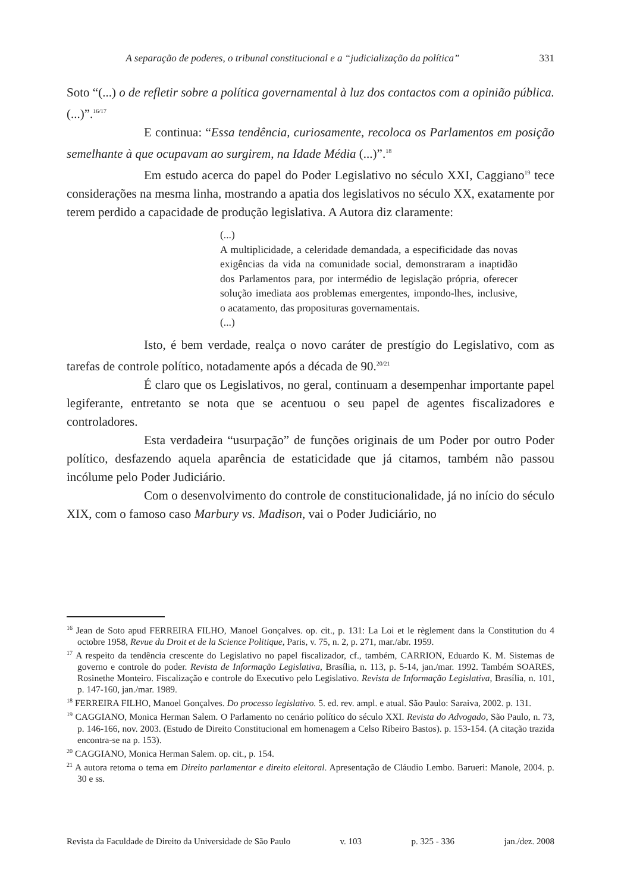A separação de poderes, o tribunal constitucional e a “judicialização da política” 331
Soto “(...) o de refletir sobre a política governamental à luz dos contactos com a opinião pública. (...)”.<sup>16/17</sup>
E continua: “Essa tendência, curiosamente, recoloca os Parlamentos em posição semelhante à que ocupavam ao surgirem, na Idade Média (...)”.<sup>18</sup>
Em estudo acerca do papel do Poder Legislativo no século XXI, Caggiano<sup>19</sup> tece considerações na mesma linha, mostrando a apatia dos legislativos no século XX, exatamente por terem perdido a capacidade de produção legislativa. A Autora diz claramente:
(...)
A multiplicidade, a celeridade demandada, a especificidade das novas exigências da vida na comunidade social, demonstraram a inaptidão dos Parlamentos para, por intermédio de legislação própria, oferecer solução imediata aos problemas emergentes, impondo-lhes, inclusive, o acatamento, das proposituras governamentais.
(...)
Isto, é bem verdade, realça o novo caráter de prestígio do Legislativo, com as tarefas de controle político, notadamente após a década de 90.<sup>20/21</sup>
É claro que os Legislativos, no geral, continuam a desempenhar importante papel legiferante, entretanto se nota que se acentuou o seu papel de agentes fiscalizadores e controladores.
Esta verdadeira “usurpação” de funções originais de um Poder por outro Poder político, desfazendo aquela aparência de estaticidade que já citamos, também não passou incólume pelo Poder Judiciário.
Com o desenvolvimento do controle de constitucionalidade, já no início do século XIX, com o famoso caso Marbury vs. Madison, vai o Poder Judiciário, no
<sup>16</sup> Jean de Soto apud FERREIRA FILHO, Manoel Gonçalves. op. cit., p. 131: La Loi et le règlement dans la Constitution du 4 octobre 1958, Revue du Droit et de la Science Politique, Paris, v. 75, n. 2, p. 271, mar./abr. 1959.
<sup>17</sup> A respeito da tendência crescente do Legislativo no papel fiscalizador, cf., também, CARRION, Eduardo K. M. Sistemas de governo e controle do poder. Revista de Informação Legislativa, Brasília, n. 113, p. 5-14, jan./mar. 1992. Também SOARES, Rosinethe Monteiro. Fiscalização e controle do Executivo pelo Legislativo. Revista de Informação Legislativa, Brasília, n. 101, p. 147-160, jan./mar. 1989.
<sup>18</sup> FERREIRA FILHO, Manoel Gonçalves. Do processo legislativo. 5. ed. rev. ampl. e atual. São Paulo: Saraiva, 2002. p. 131.
<sup>19</sup> CAGGIANO, Monica Herman Salem. O Parlamento no cenário político do século XXI. Revista do Advogado, São Paulo, n. 73, p. 146-166, nov. 2003. (Estudo de Direito Constitucional em homenagem a Celso Ribeiro Bastos). p. 153-154. (A citação trazida encontra-se na p. 153).
<sup>20</sup> CAGGIANO, Monica Herman Salem. op. cit., p. 154.
<sup>21</sup> A autora retoma o tema em Direito parlamentar e direito eleitoral. Apresentação de Cláudio Lembo. Barueri: Manole, 2004. p. 30 e ss.
Revista da Faculdade de Direito da Universidade de São Paulo v. 103 p. 325 - 336 jan./dez. 2008